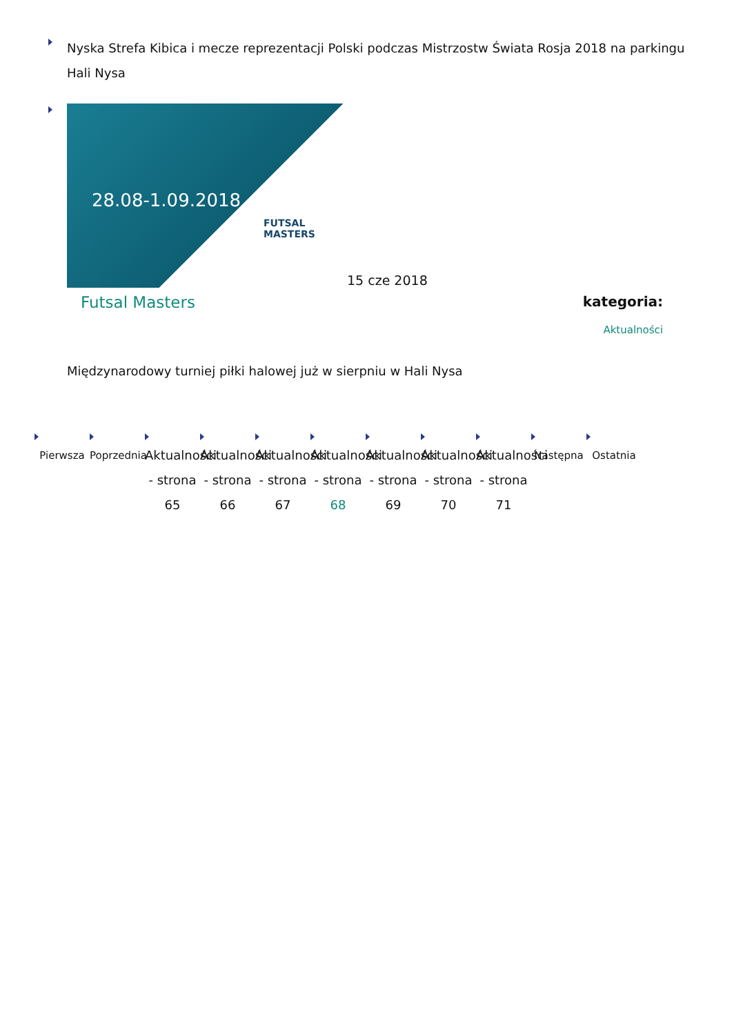Nyska Strefa Kibica i mecze reprezentacji Polski podczas Mistrzostw Świata Rosja 2018 na parkingu Hali Nysa
28.08-1.09.2018
FUTSAL MASTERS
15 cze 2018
Futsal Masters
kategoria:
Aktualności
Międzynarodowy turniej piłki halowej już w sierpniu w Hali Nysa
Pierwsza Poprzednia
Aktualności - strona 65
Aktualności - strona 66
Aktualności - strona 67
Aktualności - strona 68
Aktualności - strona 69
Aktualności - strona 70
Aktualności - strona 71
Następna Ostatnia